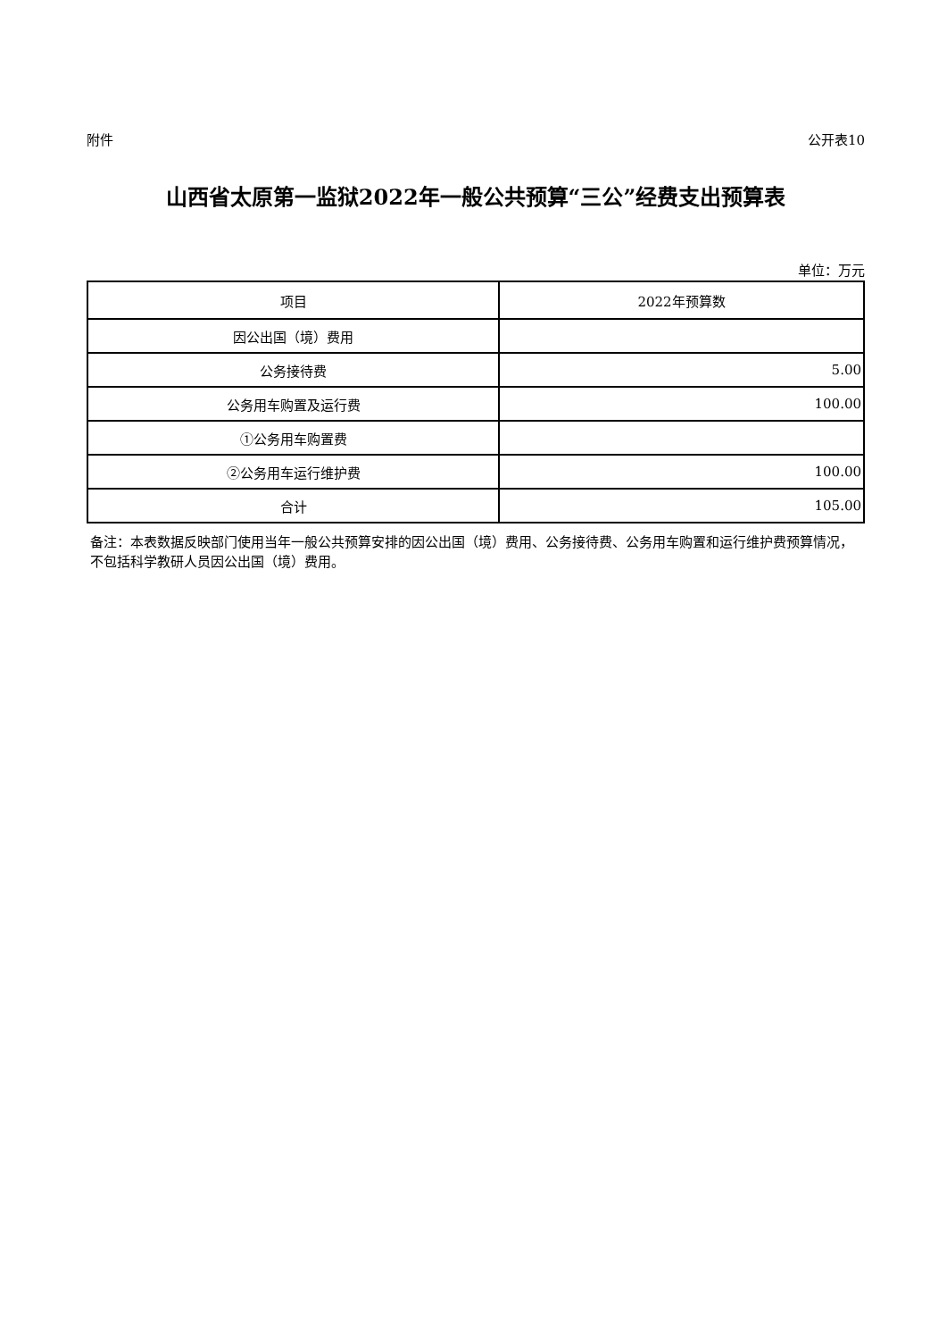附件 公开表10
山西省太原第一监狱2022年一般公共预算“三公”经费支出预算表
单位：万元
| 项目 | 2022年预算数 |
| --- | --- |
| 因公出国（境）费用 | |
| 公务接待费 | 5.00 |
| 公务用车购置及运行费 | 100.00 |
| ①公务用车购置费 | |
| ②公务用车运行维护费 | 100.00 |
| 合计 | 105.00 |
备注：本表数据反映部门使用当年一般公共预算安排的因公出国（境）费用、公务接待费、公务用车购置和运行维护费预算情况，不包括科学教研人员因公出国（境）费用。